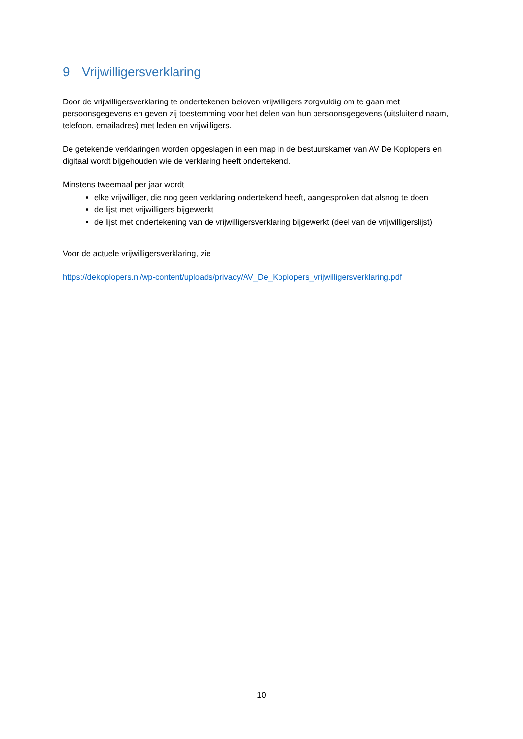9 Vrijwilligersverklaring
Door de vrijwilligersverklaring te ondertekenen beloven vrijwilligers zorgvuldig om te gaan met persoonsgegevens en geven zij toestemming voor het delen van hun persoonsgegevens (uitsluitend naam, telefoon, emailadres) met leden en vrijwilligers.
De getekende verklaringen worden opgeslagen in een map in de bestuurskamer van AV De Koplopers en digitaal wordt bijgehouden wie de verklaring heeft ondertekend.
Minstens tweemaal per jaar wordt
elke vrijwilliger, die nog geen verklaring ondertekend heeft, aangesproken dat alsnog te doen
de lijst met vrijwilligers bijgewerkt
de lijst met ondertekening van de vrijwilligersverklaring bijgewerkt (deel van de vrijwilligerslijst)
Voor de actuele vrijwilligersverklaring, zie
https://dekoplopers.nl/wp-content/uploads/privacy/AV_De_Koplopers_vrijwilligersverklaring.pdf
10